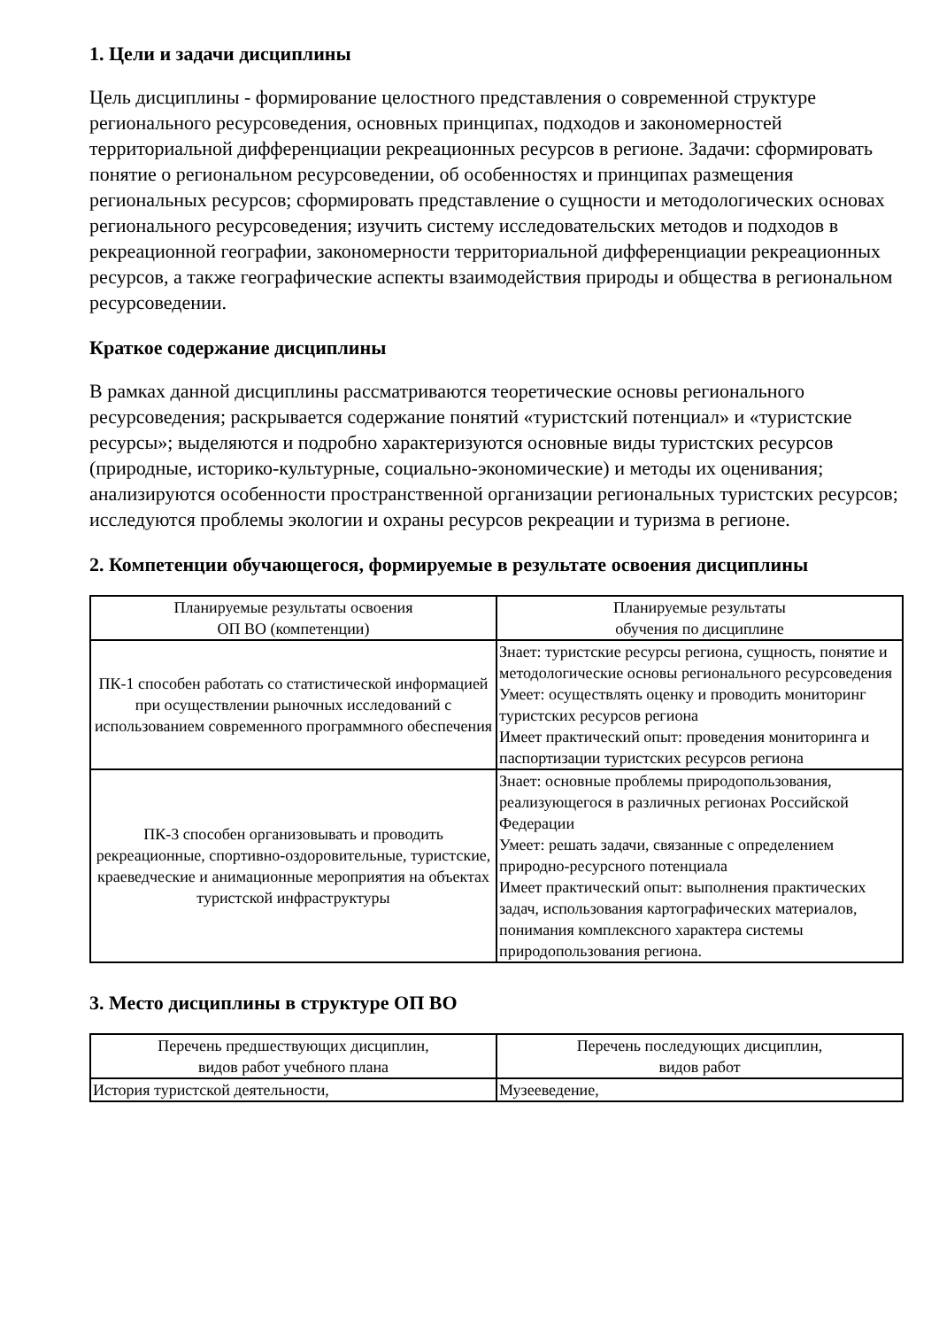1. Цели и задачи дисциплины
Цель дисциплины - формирование целостного представления о современной структуре регионального ресурсоведения, основных принципах, подходов и закономерностей территориальной дифференциации рекреационных ресурсов в регионе. Задачи: сформировать понятие о региональном ресурсоведении, об особенностях и принципах размещения региональных ресурсов; сформировать представление о сущности и методологических основах регионального ресурсоведения; изучить систему исследовательских методов и подходов в рекреационной географии, закономерности территориальной дифференциации рекреационных ресурсов, а также географические аспекты взаимодействия природы и общества в региональном ресурсоведении.
Краткое содержание дисциплины
В рамках данной дисциплины рассматриваются теоретические основы регионального ресурсоведения; раскрывается содержание понятий «туристский потенциал» и «туристские ресурсы»; выделяются и подробно характеризуются основные виды туристских ресурсов (природные, историко-культурные, социально-экономические) и методы их оценивания; анализируются особенности пространственной организации региональных туристских ресурсов; исследуются проблемы экологии и охраны ресурсов рекреации и туризма в регионе.
2. Компетенции обучающегося, формируемые в результате освоения дисциплины
| Планируемые результаты освоения ОП ВО (компетенции) | Планируемые результаты обучения по дисциплине |
| ПК-1 способен работать со статистической информацией при осуществлении рыночных исследований с использованием современного программного обеспечения | Знает: туристские ресурсы региона, сущность, понятие и методологические основы регионального ресурсоведения Умеет: осуществлять оценку и проводить мониторинг туристских ресурсов региона Имеет практический опыт: проведения мониторинга и паспортизации туристских ресурсов региона |
| ПК-3 способен организовывать и проводить рекреационные, спортивно-оздоровительные, туристские, краеведческие и анимационные мероприятия на объектах туристской инфраструктуры | Знает: основные проблемы природопользования, реализующегося в различных регионах Российской Федерации Умеет: решать задачи, связанные с определением природно-ресурсного потенциала Имеет практический опыт: выполнения практических задач, использования картографических материалов, понимания комплексного характера системы природопользования региона. |
3. Место дисциплины в структуре ОП ВО
| Перечень предшествующих дисциплин, видов работ учебного плана | Перечень последующих дисциплин, видов работ |
| История туристской деятельности, | Музееведение, |